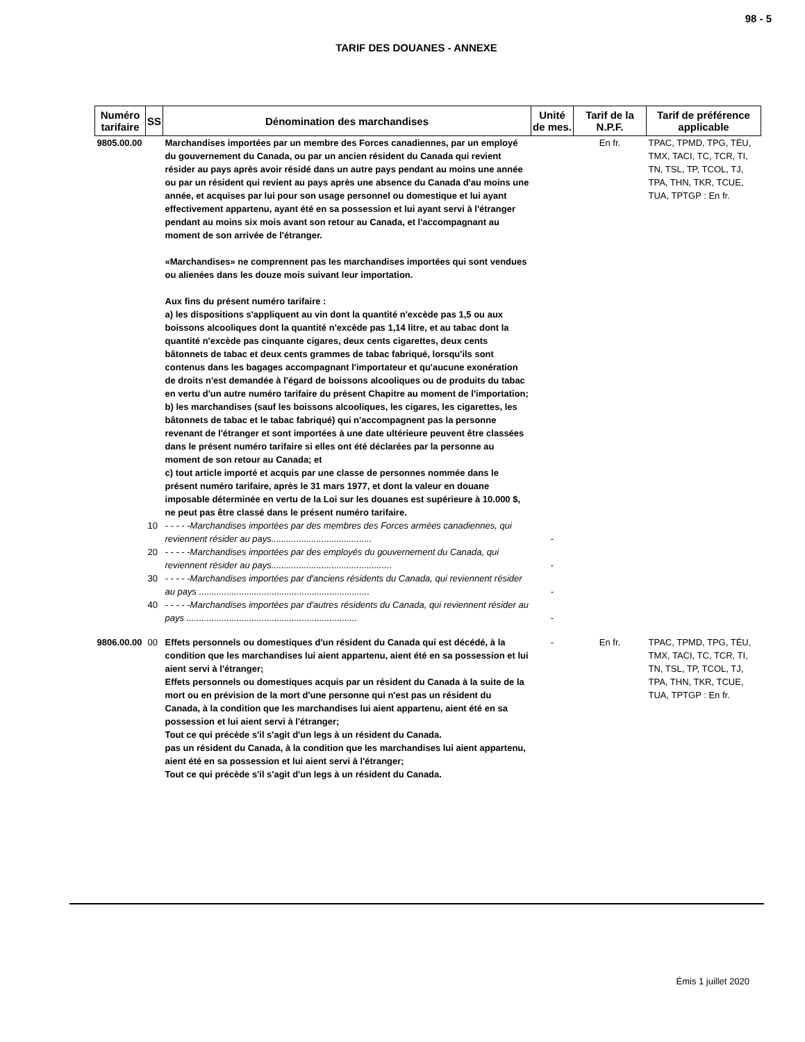98 - 5
TARIF DES DOUANES - ANNEXE
| Numéro tarifaire | SS | Dénomination des marchandises | Unité de mes. | Tarif de la N.P.F. | Tarif de préférence applicable |
| --- | --- | --- | --- | --- | --- |
| 9805.00.00 | | Marchandises importées par un membre des Forces canadiennes, par un employé du gouvernement du Canada, ou par un ancien résident du Canada qui revient résider au pays après avoir résidé dans un autre pays pendant au moins une année ou par un résident qui revient au pays après une absence du Canada d'au moins une année, et acquises par lui pour son usage personnel ou domestique et lui ayant effectivement appartenu, ayant été en sa possession et lui ayant servi à l'étranger pendant au moins six mois avant son retour au Canada, et l'accompagnant au moment de son arrivée de l'étranger. «Marchandises» ne comprennent pas les marchandises importées qui sont vendues ou alienées dans les douze mois suivant leur importation. Aux fins du présent numéro tarifaire : a) les dispositions s'appliquent au vin dont la quantité n'excède pas 1,5 ou aux boissons alcooliques dont la quantité n'excède pas 1,14 litre, et au tabac dont la quantité n'excède pas cinquante cigares, deux cents cigarettes, deux cents bâtonnets de tabac et deux cents grammes de tabac fabriqué, lorsqu'ils sont contenus dans les bagages accompagnant l'importateur et qu'aucune exonération de droits n'est demandée à l'égard de boissons alcooliques ou de produits du tabac en vertu d'un autre numéro tarifaire du présent Chapitre au moment de l'importation; b) les marchandises (sauf les boissons alcooliques, les cigares, les cigarettes, les bâtonnets de tabac et le tabac fabriqué) qui n'accompagnent pas la personne revenant de l'étranger et sont importées à une date ultérieure peuvent être classées dans le présent numéro tarifaire si elles ont été déclarées par la personne au moment de son retour au Canada; et c) tout article importé et acquis par une classe de personnes nommée dans le présent numéro tarifaire, après le 31 mars 1977, et dont la valeur en douane imposable déterminée en vertu de la Loi sur les douanes est supérieure à 10.000 $, ne peut pas être classé dans le présent numéro tarifaire. | | En fr. | TPAC, TPMD, TPG, TÉU, TMX, TACI, TC, TCR, TI, TN, TSL, TP, TCOL, TJ, TPA, THN, TKR, TCUE, TUA, TPTGP : En fr. |
| | 10 | - - - - -Marchandises importées par des membres des Forces armées canadiennes, qui reviennent résider au pays........................................ | - | | |
| | 20 | - - - - -Marchandises importées par des employés du gouvernement du Canada, qui reviennent résider au pays................................................ | - | | |
| | 30 | - - - - -Marchandises importées par d'anciens résidents du Canada, qui reviennent résider au pays .................................................................... | - | | |
| | 40 | - - - - -Marchandises importées par d'autres résidents du Canada, qui reviennent résider au pays .................................................................... | - | | |
| 9806.00.00 | 00 | Effets personnels ou domestiques d'un résident du Canada qui est décédé, à la condition que les marchandises lui aient appartenu, aient été en sa possession et lui aient servi à l'étranger; Effets personnels ou domestiques acquis par un résident du Canada à la suite de la mort ou en prévision de la mort d'une personne qui n'est pas un résident du Canada, à la condition que les marchandises lui aient appartenu, aient été en sa possession et lui aient servi à l'étranger; Tout ce qui précède s'il s'agit d'un legs à un résident du Canada. pas un résident du Canada, à la condition que les marchandises lui aient appartenu, aient été en sa possession et lui aient servi à l'étranger; Tout ce qui précède s'il s'agit d'un legs à un résident du Canada. | - | En fr. | TPAC, TPMD, TPG, TÉU, TMX, TACI, TC, TCR, TI, TN, TSL, TP, TCOL, TJ, TPA, THN, TKR, TCUE, TUA, TPTGP : En fr. |
Émis 1 juillet 2020